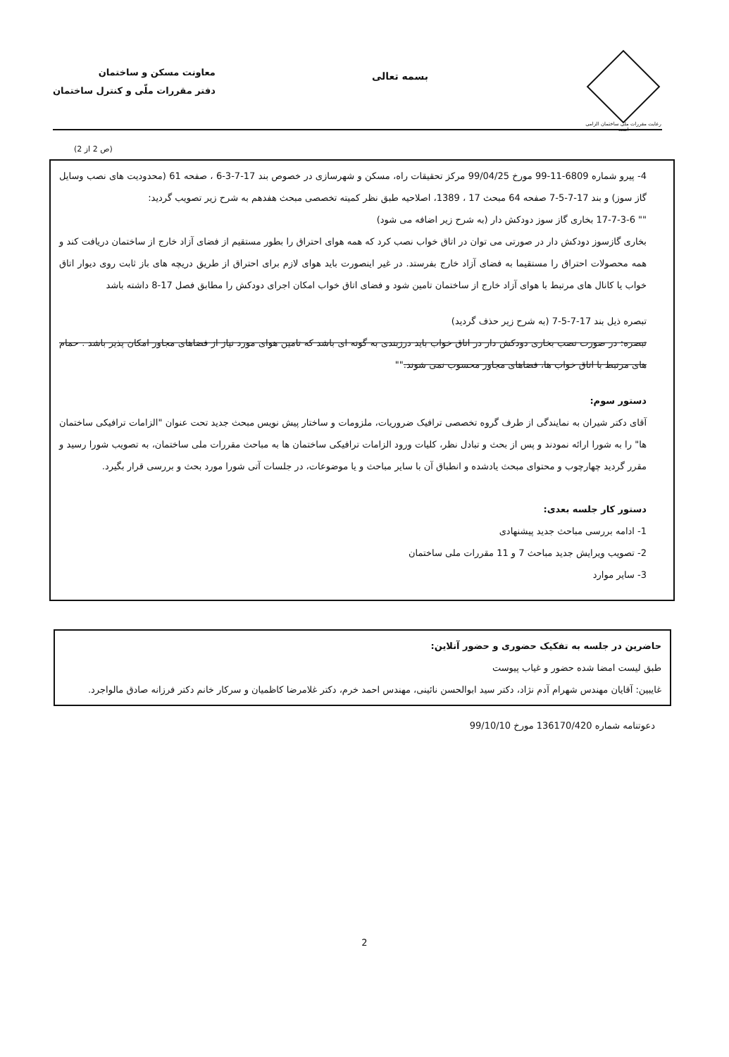رعایت مقررات ملی ساختمان الزامی است
بسمه تعالی
معاونت مسکن و ساختمان
دفتر مقررات ملّی و کنترل ساختمان
(ص 2 از 2)
4- پیرو شماره 6809-11-99 مورخ 99/04/25 مرکز تحقیقات راه، مسکن و شهرسازی در خصوص بند 17-7-3-6 ، صفحه 61 (محدودیت های نصب وسایل گاز سوز) و بند 17-7-5-7 صفحه 64 مبحث 17 ، 1389، اصلاحیه طبق نظر کمیته تخصصی مبحث هفدهم به شرح زیر تصویب گردید:
"" 17-7-3-6 بخاری گاز سوز دودکش دار (به شرح زیر اضافه می شود)
بخاری گازسوز دودکش دار در صورتی می توان در اتاق خواب نصب کرد که همه هوای احتراق را بطور مستقیم از فضای آزاد خارج از ساختمان دریافت کند و همه محصولات احتراق را مستقیما به فضای آزاد خارج بفرستد. در غیر اینصورت باید هوای لازم برای احتراق از طریق دریچه های باز ثابت روی دیوار اتاق خواب یا کانال های مرتبط با هوای آزاد خارج از ساختمان تامین شود و فضای اتاق خواب امکان اجرای دودکش را مطابق فصل 17-8 داشته باشد
تبصره ذیل بند 17-7-5-7 (به شرح زیر حذف گردید)
تبصره: در صورت نصب بخاری دودکش دار در اتاق خواب باید درزبندی به گونه ای باشد که تامین هوای مورد نیاز از فضاهای مجاور امکان پذیر باشد . حمام های مرتبط با اتاق خواب ها، فضاهای مجاور محسوب نمی شوند.""
دستور سوم:
آقای دکتر شیران به نمایندگی از طرف گروه تخصصی ترافیک ضروریات، ملزومات و ساختار پیش نویس مبحث جدید تحت عنوان "الزامات ترافیکی ساختمان ها" را به شورا ارائه نمودند و پس از بحث و تبادل نظر، کلیات ورود الزامات ترافیکی ساختمان ها به مباحث مقررات ملی ساختمان، به تصویب شورا رسید و مقرر گردید چهارچوب و محتوای مبحث یادشده و انطباق آن با سایر مباحث و یا موضوعات، در جلسات آتی شورا مورد بحث و بررسی قرار بگیرد.
دستور کار جلسه بعدی:
1- ادامه بررسی مباحث جدید پیشنهادی
2- تصویب ویرایش جدید مباحث 7 و 11 مقررات ملی ساختمان
3- سایر موارد
حاضرین در جلسه به تفکیک حضوری و حضور آنلاین:
طبق لیست امضا شده حضور و غیاب پیوست
غایبین: آقایان مهندس شهرام آدم نژاد، دکتر سید ابوالحسن نائینی، مهندس احمد خرم، دکتر غلامرضا کاظمیان و سرکار خانم دکتر فرزانه صادق مالواجرد.
دعوتنامه شماره 136170/420 مورخ 99/10/10
2